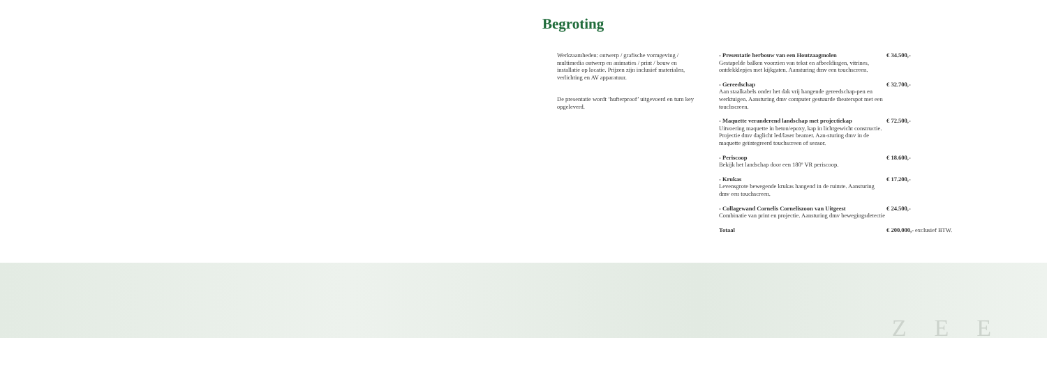Begroting
Werkzaamheden: ontwerp / grafische vormgeving / multimedia ontwerp en animaties / print / bouw en installatie op locatie. Prijzen zijn inclusief materialen, verlichting en AV apparatuur.
De presentatie wordt ‘hufterproof’ uitgevoerd en turn key opgeleverd.
| - Presentatie herbouw van een Houtzaagmolen Gestapelde balken voorzien van tekst en afbeeldingen, vitrines, ontdekklepjes met kijkgaten. Aansturing dmv een touchscreen. | € 34.500,- |
| - Gereedschap Aan staalkabels onder het dak vrij hangende gereedschap-pen en werktuigen. Aansturing dmv computer gestuurde theaterspot met een touchscreen. | € 32.700,- |
| - Maquette veranderend landschap met projectiekap Uitvoering maquette in beton/epoxy, kap in lichtgewicht constructie. Projectie dmv daglicht led/laser beamer. Aan-sturing dmv in de maquette geïntegreerd touchscreen of sensor. | € 72.500,- |
| - Periscoop Bekijk het landschap door een 180º VR periscoop. | € 18.600,- |
| - Krukas Levensgrote bewegende krukas hangend in de ruimte. Aansturing dmv een touchscreen. | € 17.200,- |
| - Collagewand Cornelis Corneliszoon van Uitgeest Combinatie van print en projectie. Aansturing dmv bewegingsdetectie | € 24.500,- |
| Totaal | € 200.000,- exclusief BTW. |
ZEE